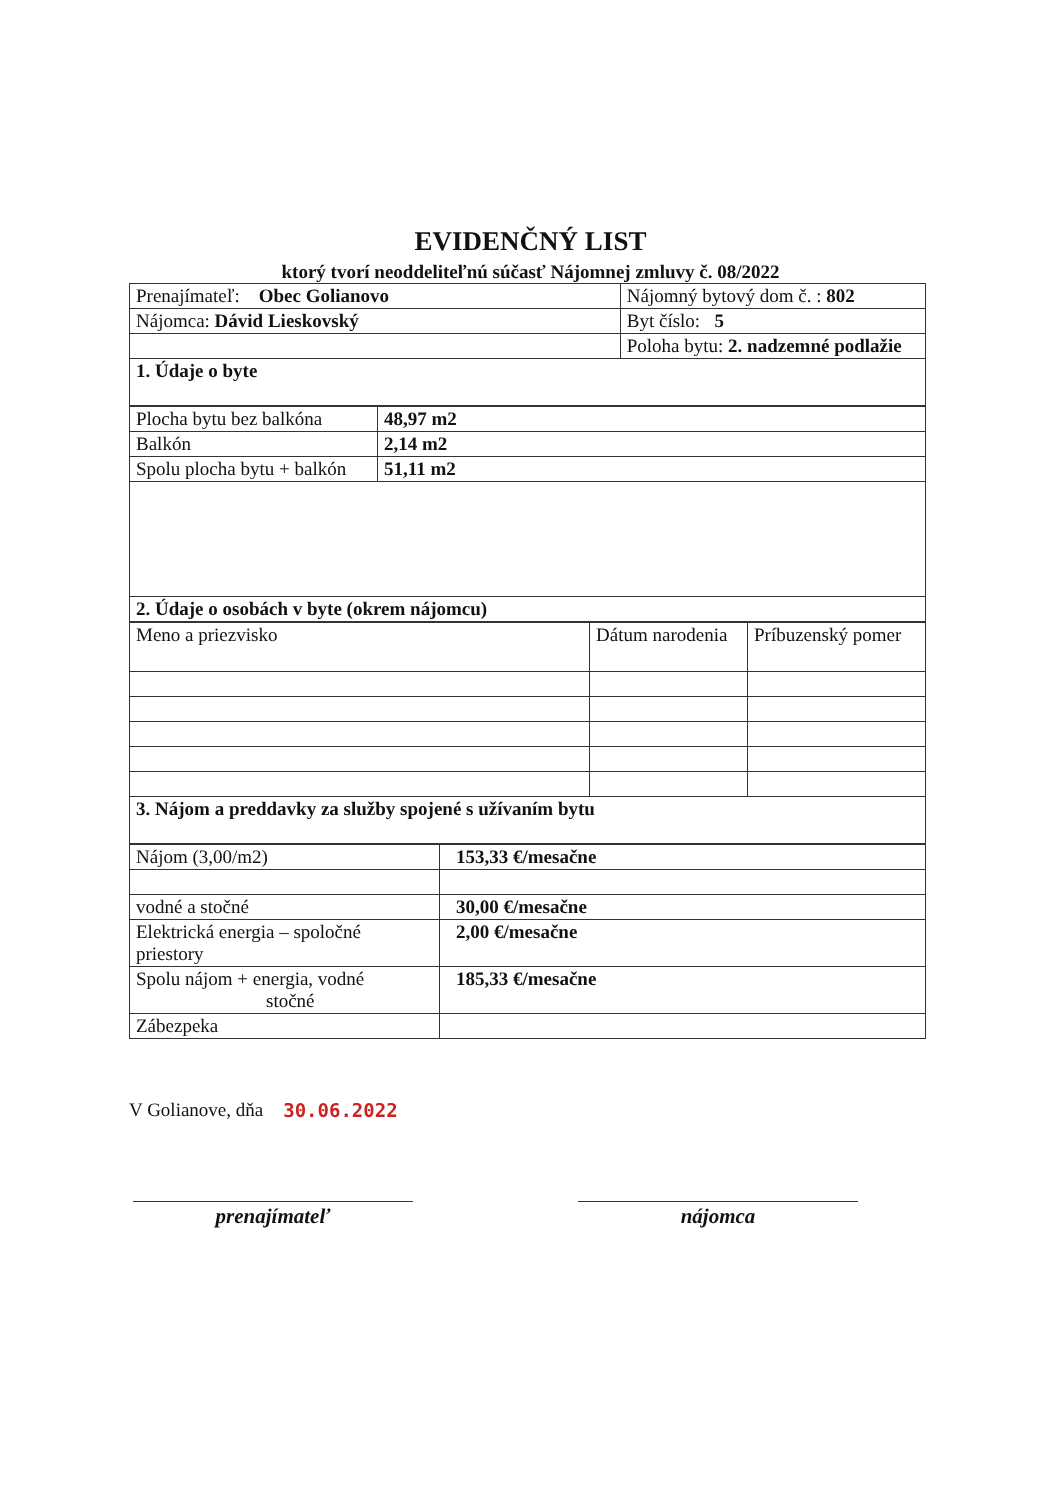EVIDENČNÝ LIST
ktorý tvorí neoddeliteľnú súčasť Nájomnej zmluvy č. 08/2022
| Prenajímateľ: Obec Golianovo | Nájomný bytový dom č. : 802 |
| Nájomca: Dávid Lieskovský | Byt číslo: 5 |
| | Poloha bytu: 2. nadzemné podlažie |
| 1. Údaje o byte | |
| Plocha bytu bez balkóna | 48,97 m2 |
| Balkón | 2,14 m2 |
| Spolu plocha bytu + balkón | 51,11 m2 |
| 2. Údaje o osobách v byte (okrem nájomcu) | |
| Meno a priezvisko | Dátum narodenia | Príbuzenský pomer |
| 3. Nájom a preddavky za služby spojené s užívaním bytu | | |
| Nájom (3,00/m2) | 153,33 €/mesačne |
| vodné a stočné | 30,00 €/mesačne |
| Elektrická energia – spoločné priestory | 2,00 €/mesačne |
| Spolu nájom + energia, vodné stočné | 185,33 €/mesačne |
| Zábezpeka | |
V Golianove, dňa 30.06.2022
prenajímateľ nájomca